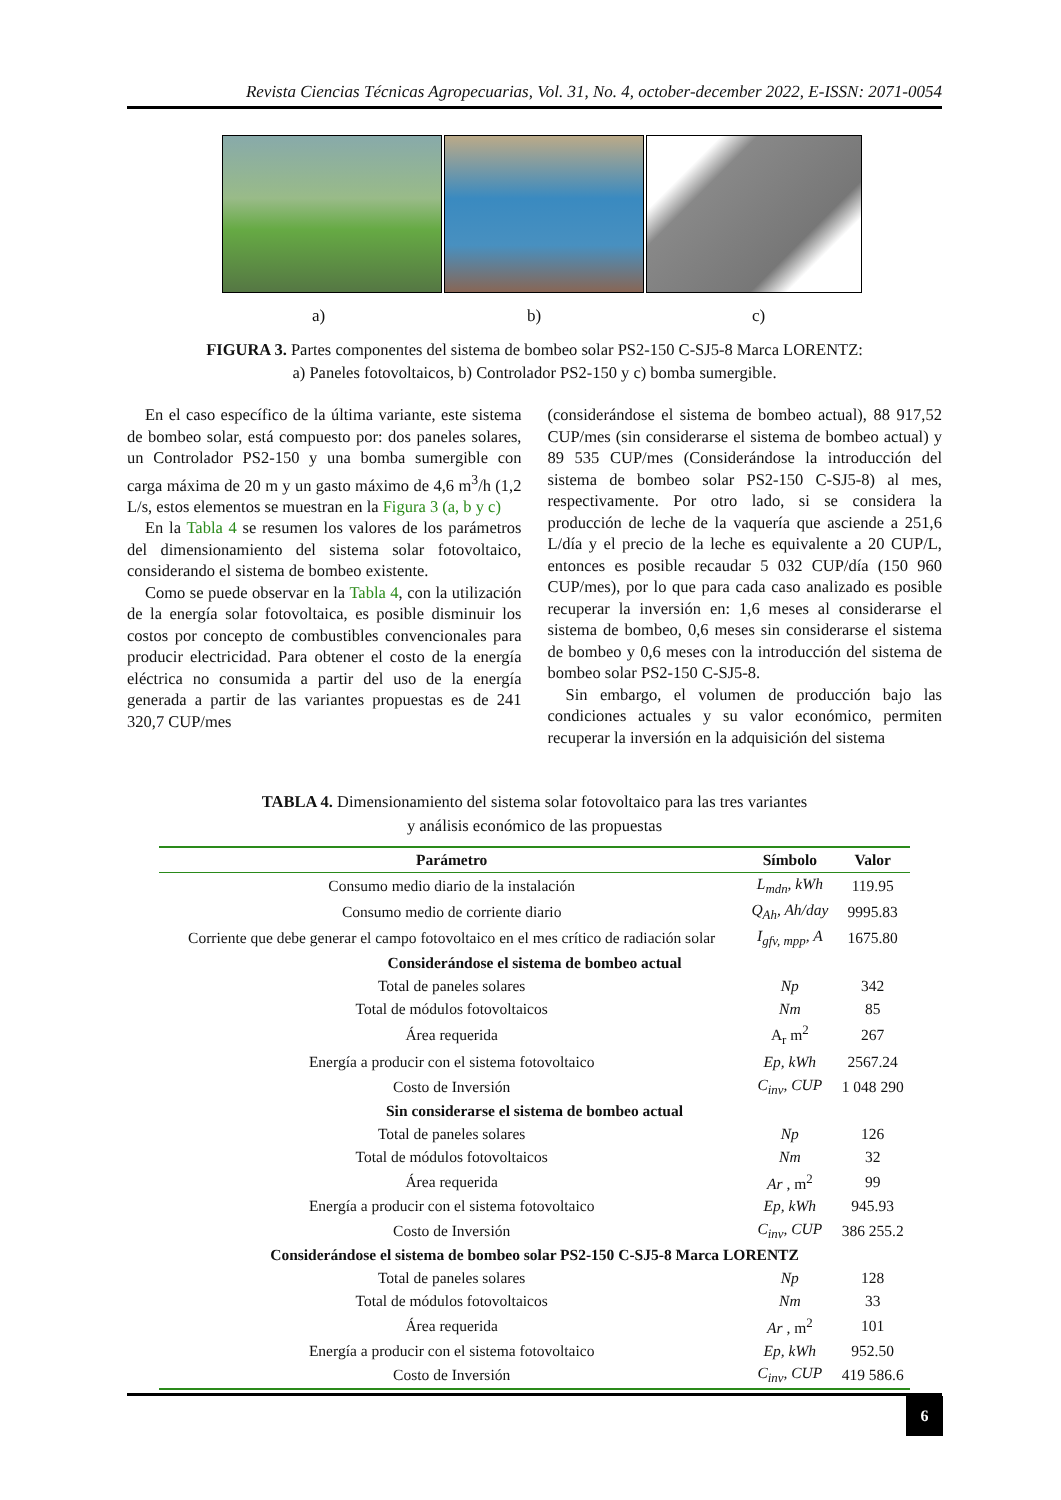Revista Ciencias Técnicas Agropecuarias, Vol. 31, No. 4, october-december 2022, E-ISSN: 2071-0054
a) b) c)
FIGURA 3. Partes componentes del sistema de bombeo solar PS2-150 C-SJ5-8 Marca LORENTZ:
a) Paneles fotovoltaicos, b) Controlador PS2-150 y c) bomba sumergible.
En el caso específico de la última variante, este sistema de bombeo solar, está compuesto por: dos paneles solares, un Controlador PS2-150 y una bomba sumergible con carga máxima de 20 m y un gasto máximo de 4,6 m<sup>3</sup>/h (1,2 L/s, estos elementos se muestran en la Figura 3 (a, b y c)
En la Tabla 4 se resumen los valores de los parámetros del dimensionamiento del sistema solar fotovoltaico, considerando el sistema de bombeo existente.
Como se puede observar en la Tabla 4, con la utilización de la energía solar fotovoltaica, es posible disminuir los costos por concepto de combustibles convencionales para producir electricidad. Para obtener el costo de la energía eléctrica no consumida a partir del uso de la energía generada a partir de las variantes propuestas es de 241 320,7 CUP/mes
(considerándose el sistema de bombeo actual), 88 917,52 CUP/mes (sin considerarse el sistema de bombeo actual) y 89 535 CUP/mes (Considerándose la introducción del sistema de bombeo solar PS2-150 C-SJ5-8) al mes, respectivamente. Por otro lado, si se considera la producción de leche de la vaquería que asciende a 251,6 L/día y el precio de la leche es equivalente a 20 CUP/L, entonces es posible recaudar 5 032 CUP/día (150 960 CUP/mes), por lo que para cada caso analizado es posible recuperar la inversión en: 1,6 meses al considerarse el sistema de bombeo, 0,6 meses sin considerarse el sistema de bombeo y 0,6 meses con la introducción del sistema de bombeo solar PS2-150 C-SJ5-8.
Sin embargo, el volumen de producción bajo las condiciones actuales y su valor económico, permiten recuperar la inversión en la adquisición del sistema
TABLA 4. Dimensionamiento del sistema solar fotovoltaico para las tres variantes
y análisis económico de las propuestas
| Parámetro | Símbolo | Valor |
| --- | --- | --- |
| Consumo medio diario de la instalación | L<sub>mdn</sub>, kWh | 119.95 |
| Consumo medio de corriente diario | Q<sub>Ah</sub>, Ah/day | 9995.83 |
| Corriente que debe generar el campo fotovoltaico en el mes crítico de radiación solar | I<sub>gfv, mpp</sub>, A | 1675.80 |
| Considerándose el sistema de bombeo actual | | |
| Total de paneles solares | Np | 342 |
| Total de módulos fotovoltaicos | Nm | 85 |
| Área requerida | A<sub>r</sub> m<sup>2</sup> | 267 |
| Energía a producir con el sistema fotovoltaico | Ep, kWh | 2567.24 |
| Costo de Inversión | C<sub>inv</sub>, CUP | 1 048 290 |
| Sin considerarse el sistema de bombeo actual | | |
| Total de paneles solares | Np | 126 |
| Total de módulos fotovoltaicos | Nm | 32 |
| Área requerida | Ar , m<sup>2</sup> | 99 |
| Energía a producir con el sistema fotovoltaico | Ep, kWh | 945.93 |
| Costo de Inversión | C<sub>inv</sub>, CUP | 386 255.2 |
| Considerándose el sistema de bombeo solar PS2-150 C-SJ5-8 Marca LORENTZ | | |
| Total de paneles solares | Np | 128 |
| Total de módulos fotovoltaicos | Nm | 33 |
| Área requerida | Ar , m<sup>2</sup> | 101 |
| Energía a producir con el sistema fotovoltaico | Ep, kWh | 952.50 |
| Costo de Inversión | C<sub>inv</sub>, CUP | 419 586.6 |
6